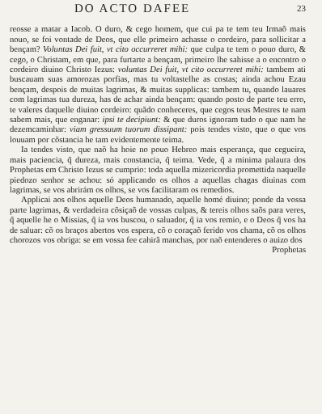DO ACTO DAFEE 23
reosse a matar a Iacob. O duro, & cego homem, que cui pa te tem teu Irmaõ mais nouo, se foi vontade de Deos, que elle primeiro achasse o cordeiro, para sollicitar a bençam? Voluntas Dei fuit, vt cito occurreret mihi: que culpa te tem o pouo duro, & cego, o Christam, em que, para furtarte a bençam, primeiro lhe sahisse a o encontro o cordeiro diuino Christo Iezus: voluntas Dei fuit, vt cito occurreret mihi: tambem ati buscauam suas amorozas porfias, mas tu voltastelhe as costas; ainda achou Ezau bençam, despois de muitas lagrimas, & muitas supplicas: tambem tu, quando lauares com lagrimas tua dureza, has de achar ainda bençam: quando posto de parte teu erro, te valeres daquelle diuino cordeiro: quãdo conheceres, que cegos teus Mestres te nam sabem mais, que enganar: ipsi te decipiunt: & que duros ignoram tudo o que nam he dezemcaminhar: viam gressuum tuorum dissipant: pois tendes visto, que o que vos louuam por cõstancia he tam evidentemente teima.
Ia tendes visto, que naõ ha hoie no pouo Hebreo mais esperança, que cegueira, mais paciencia, q̃ dureza, mais constancia, q̃ teima. Vede, q̃ a minima palaura dos Prophetas em Christo Iezus se cumprio: toda aquella mizericordia promettida naquelle piedozo senhor se achou: só applicando os olhos a aquellas chagas diuinas com lagrimas, se vos abrirám os olhos, se vos facilitaram os remedios.
Applicai aos olhos aquelle Deos humanado, aquelle homé diuino; ponde da vossa parte lagrimas, & verdadeira cõsiçaõ de vossas culpas, & tereis olhos saõs para veres, q̃ aquelle he o Missias, q̃ ia vos buscou, o saluador, q̃ ia vos remio, e o Deos q̃ vos ha de saluar: cõ os braços abertos vos espera, cõ o coraçaõ ferido vos chama, cõ os olhos chorozos vos obriga: se em vossa fee cahirã manchas, por naõ entenderes o auizo dos
Prophetas